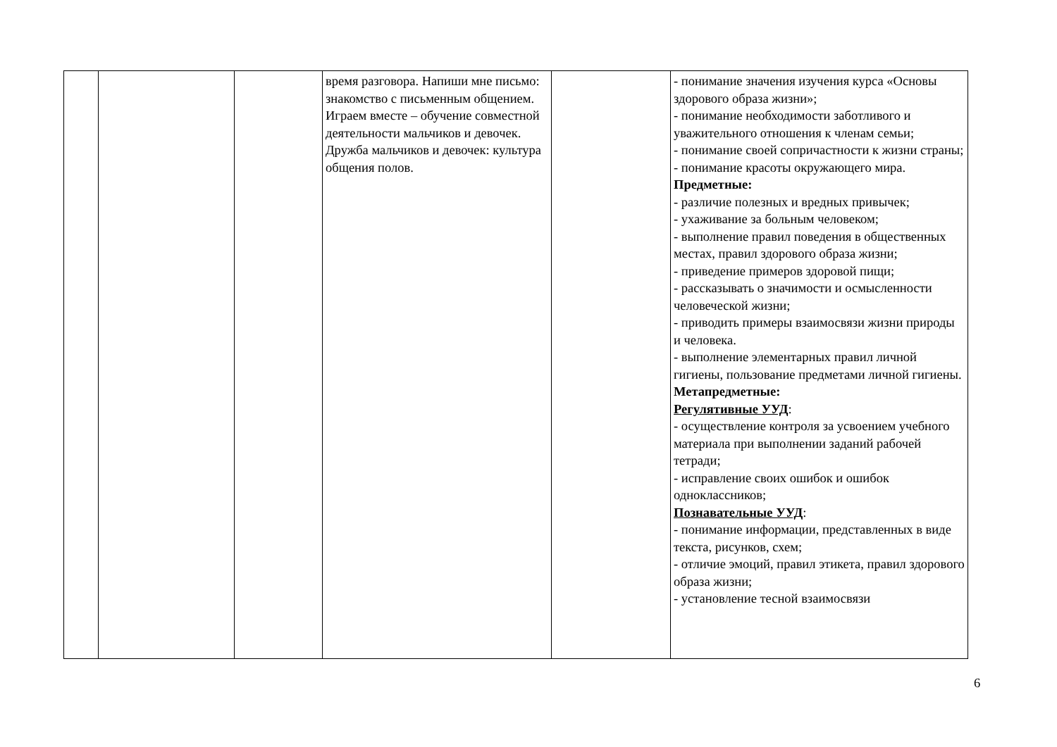| | | | время разговора. Напиши мне письмо: знакомство с письменным общением. Играем вместе – обучение совместной деятельности мальчиков и девочек. Дружба мальчиков и девочек: культура общения полов. | | - понимание значения изучения курса «Основы здорового образа жизни»; - понимание необходимости заботливого и уважительного отношения к членам семьи; - понимание своей сопричастности к жизни страны; - понимание красоты окружающего мира. Предметные: - различие полезных и вредных привычек; - ухаживание за больным человеком; - выполнение правил поведения в общественных местах, правил здорового образа жизни; - приведение примеров здоровой пищи; - рассказывать о значимости и осмысленности человеческой жизни; - приводить примеры взаимосвязи жизни природы и человека. - выполнение элементарных правил личной гигиены, пользование предметами личной гигиены. Метапредметные: Регулятивные УУД : - осуществление контроля за усвоением учебного материала при выполнении заданий рабочей тетради; - исправление своих ошибок и ошибок одноклассников; Познавательные УУД : - понимание информации, представленных в виде текста, рисунков, схем; - отличие эмоций, правил этикета, правил здорового образа жизни; - установление тесной взаимосвязи |
6